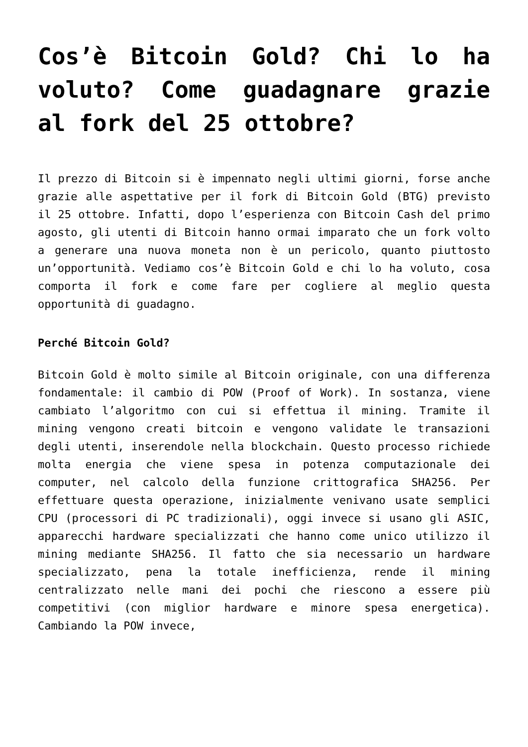Cos’è Bitcoin Gold? Chi lo ha voluto? Come guadagnare grazie al fork del 25 ottobre?
Il prezzo di Bitcoin si è impennato negli ultimi giorni, forse anche grazie alle aspettative per il fork di Bitcoin Gold (BTG) previsto il 25 ottobre. Infatti, dopo l’esperienza con Bitcoin Cash del primo agosto, gli utenti di Bitcoin hanno ormai imparato che un fork volto a generare una nuova moneta non è un pericolo, quanto piuttosto un’opportunità. Vediamo cos’è Bitcoin Gold e chi lo ha voluto, cosa comporta il fork e come fare per cogliere al meglio questa opportunità di guadagno.
Perché Bitcoin Gold?
Bitcoin Gold è molto simile al Bitcoin originale, con una differenza fondamentale: il cambio di POW (Proof of Work). In sostanza, viene cambiato l’algoritmo con cui si effettua il mining. Tramite il mining vengono creati bitcoin e vengono validate le transazioni degli utenti, inserendole nella blockchain. Questo processo richiede molta energia che viene spesa in potenza computazionale dei computer, nel calcolo della funzione crittografica SHA256. Per effettuare questa operazione, inizialmente venivano usate semplici CPU (processori di PC tradizionali), oggi invece si usano gli ASIC, apparecchi hardware specializzati che hanno come unico utilizzo il mining mediante SHA256. Il fatto che sia necessario un hardware specializzato, pena la totale inefficienza, rende il mining centralizzato nelle mani dei pochi che riescono a essere più competitivi (con miglior hardware e minore spesa energetica). Cambiando la POW invece,